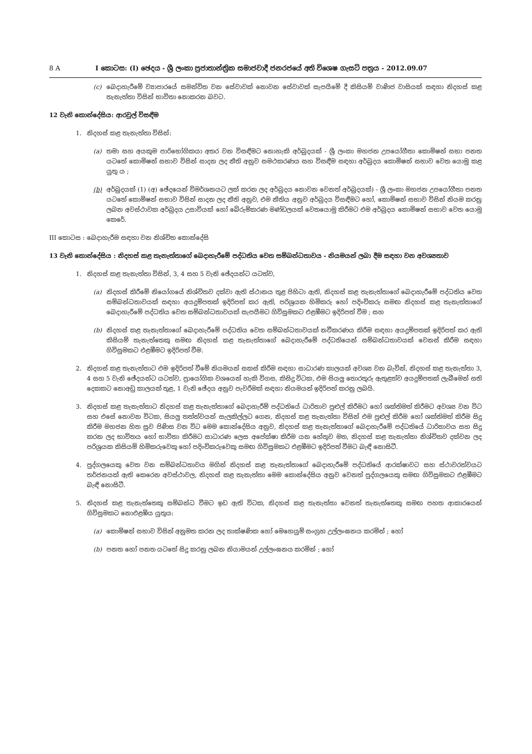8 A I කොටස: (I) ඡෙදය - ශ්‍රී ලංකා ප්‍රජාතාන්ත්‍රික සමාජවාදී ජනරජයේ අති විශෙෂ ගැසට් පත්‍රය - 2012.09.07
(c) බෙදාහැරීමේ ව්‍යාපාරයේ සමන්විත වන සේවාවක් නොවන සේවාවක් සැපයීමේ දී කිසියම් වාණිජ වාසියක් සඳහා නිදහස් කළ තැනැත්තා විසින් භාවිතා නොකරන බවට.
12 වැනි කොන්දේසිය: ආරවුල් විසඳීම
1. නිදහස් කළ තැනැත්තා විසින්:
(a) තමා සහ අයකුම පාරිභෝගිකයා අතර වන විසඳීමට නොහැකි අර්බුදයක් - ශ්‍රී ලංකා මහජන උපයෝගීතා කොමිෂන් සභා පනත යටතේ කොමිෂන් සභාව විසින් සාදන ලද නීති අනුව සමථකරණය සහ විසඳීම සඳහා අර්බුදය කොමිෂන් සභාව වෙත යොමු කළ යුතු ය ;
(b) අර්බුදයක් (1) (අ) ඡේදයෙන් විමර්ශනයට ලක් කරන ලද අර්බුදය නොවන වෙනත් අර්බුදයක්) - ශ්‍රී ලංකා මහජන උපයෝගීතා පනත යටතේ කොමිෂන් සභාව විසින් සාදන ලද නීති අනුව, එම නීතිය අනුව අර්බුදය විසඳීමට හෝ, කොමිෂන් සභාව විසින් නියම කරනු ලබන අවස්ථාවක අර්බුදය උසාවියක් හෝ බේරුම්කරණ මණ්ඩලයක් වෙතයොමු කිරීමට එම අර්බුදය කොමිෂන් සභාව වෙත යොමු කෙරේ.
III කොටස : බෙදාහැරීම සඳහා වන නිශ්චිත කොන්දේසි
13 වැනි කොන්දේසිය : නිදහස් කළ තැනැත්තාගේ බෙදාහැරීමේ පද්ධතිය වෙත සම්බන්ධතාවය - නියමයන් ලබා දීම සඳහා වන අවශ්‍යතාව
1. නිදහස් කළ තැනැත්තා විසින්, 3, 4 සහ 5 වැනි ඡේදයන්ට යටත්ව,
(a) නිදහස් කිරීමේ නියෝගයේ නිශ්චිතව දක්වා ඇති ස්ථානය තුළ පිහිටා ඇති, නිදහස් කළ තැනැත්තාගේ බෙදාහැරීමේ පද්ධතිය වෙත සම්බන්ධතාවයක් සඳහා අයදුම්පතක් ඉදිරිපත් කර ඇති, පරිශ්‍රයක හිමිකරු හෝ පදිංචිකරු සමඟ නිදහස් කළ තැනැත්තාගේ බෙදාහැරීමේ පද්ධතිය වෙත සම්බන්ධතාවයක් සැපයීමට ගිවිසුමකට එළඹීමට ඉදිරිපත් වීම ; සහ
(b) නිදහස් කළ තැනැත්තාගේ බෙදාහැරීමේ පද්ධතිය වෙත සම්බන්ධතාවයක් නවීකරණය කිරීම සඳහා අයදුම්පතක් ඉදිරිපත් කර ඇති කිසියම් තැනැත්තෙකු සමඟ නිදහස් කළ තැනැත්තාගේ බෙදාහැරීමේ පද්ධතියෙන් සම්බන්ධතාවයක් වෙනස් කිරීම සඳහා ගිවිසුමකට එළඹීමට ඉදිරිපත් වීම.
2. නිදහස් කළ තැනැත්තාට එම ඉදිරිපත් වීමේ නියමයන් සකස් කිරීම සඳහා සාධාරණ කාලයක් අවශ්‍ය වන බැවින්, නිදහස් කළ තැනැත්තා 3, 4 සහ 5 වැනි ඡේදයන්ට යටත්ව, ප්‍රායෝගික වශයෙන් හැකි විගස, කිසිදු විටක, එම සියලු තොරතුරු ඇතුළත්ව අයදුම්පතක් ලැබීමෙන් සති දෙකකට නොඅඩු කාලයක් තුළ, 1 වැනි ඡේදය අනුව පැවරීමක් සඳහා නියමයන් ඉදිරිපත් කරනු ලබයි.
3. නිදහස් කළ තැනැත්තාට නිදහස් කළ තැනැත්තාගේ බෙදාහැරීම් පද්ධතියේ ධාරිතාව පුළුල් කිරීමට හෝ ශක්තිමත් කිරීමට අවශ්‍ය වන විට සහ එසේ නොවන විටක, සියලු තත්ත්වයන් සැලකිල්ලට ගෙන, නිදහස් කළ තැනැත්තා විසින් එම පුළුල් කිරීම හෝ ශක්තිමත් කිරීම සිදු කිරීම මහජන හිත සුව පිණිස වන විට මෙම කොන්දේසිය අනුව, නිදහස් කළ තැනැත්තාගේ බෙදාහැරීමේ පද්ධතියේ ධාරිතාවය සහ සිදු කරන ලද භාවිතය හෝ භාවිතා කිරීමට සාධාරණ ලෙස අපේක්ෂා කිරීම යන හේතුව මත, නිදහස් කළ තැනැත්තා නිශ්චිතව දක්වන ලද පරිශ්‍රයක කිසියම් හිමිකරුවෙකු හෝ පදිංචිකරුවෙකු සමඟ ගිවිසුමකට එළඹීමට ඉදිරිපත් වීමට බැඳී නොසිටී.
4. පුද්ගලයෙකු වෙත වන සම්බන්ධතාවය මගින් නිදහස් කළ තැනැත්තාගේ බෙදාහැරීමේ පද්ධතියේ ආරක්ෂාවට සහ ස්ථාවරත්වයට තර්ජනයක් ඇති කෙරෙන අවස්ථාවල, නිදහස් කළ තැනැත්තා මෙම කොන්දේසිය අනුව වෙනත් පුද්ගලයෙකු සමඟ ගිවිසුමකට එළඹීමට බැඳී නොසිටී.
5. නිදහස් කළ තැනැත්තෙකු සම්බන්ධ වීමට ඉඩ ඇති විටක, නිදහස් කළ තැනැත්තා වෙනත් තැනැත්තෙකු සමඟ පහත ආකාරයෙන් ගිවිසුමකට නොඑළඹිය යුතුය:
(a) කොමිෂන් සභාව විසින් අනුමත කරන ලද තාක්ෂණික හෝ මෙහෙයුම් සංග්‍රහ උල්ලංඝනය කරමින් ; හෝ
(b) පනත හෝ පනත යටතේ සිදු කරනු ලබන නියාමයන් උල්ලංඝනය කරමින් ; හෝ